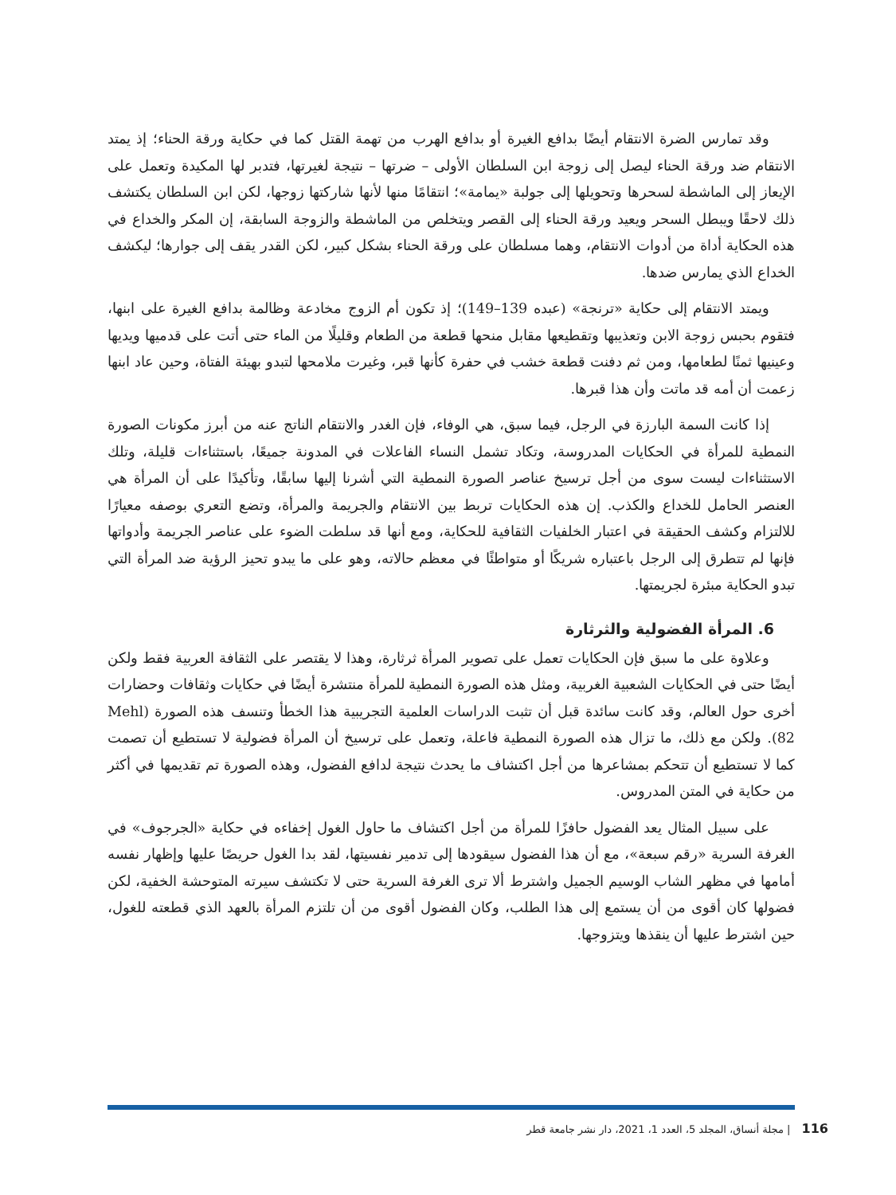وقد تمارس الضرة الانتقام أيضًا بدافع الغيرة أو بدافع الهرب من تهمة القتل كما في حكاية ورقة الحناء؛ إذ يمتد الانتقام ضد ورقة الحناء ليصل إلى زوجة ابن السلطان الأولى – ضرتها – نتيجة لغيرتها، فتدبر لها المكيدة وتعمل على الإيعاز إلى الماشطة لسحرها وتحويلها إلى جولبة «يمامة»؛ انتقامًا منها لأنها شاركتها زوجها، لكن ابن السلطان يكتشف ذلك لاحقًا ويبطل السحر ويعيد ورقة الحناء إلى القصر ويتخلص من الماشطة والزوجة السابقة، إن المكر والخداع في هذه الحكاية أداة من أدوات الانتقام، وهما مسلطان على ورقة الحناء بشكل كبير، لكن القدر يقف إلى جوارها؛ ليكشف الخداع الذي يمارس ضدها.
ويمتد الانتقام إلى حكاية «ترنجة» (عبده 139–149)؛ إذ تكون أم الزوج مخادعة وظالمة بدافع الغيرة على ابنها، فتقوم بحبس زوجة الابن وتعذيبها وتقطيعها مقابل منحها قطعة من الطعام وقليلًا من الماء حتى أتت على قدميها ويديها وعينيها ثمنًا لطعامها، ومن ثم دفنت قطعة خشب في حفرة كأنها قبر، وغيرت ملامحها لتبدو بهيئة الفتاة، وحين عاد ابنها زعمت أن أمه قد ماتت وأن هذا قبرها.
إذا كانت السمة البارزة في الرجل، فيما سبق، هي الوفاء، فإن الغدر والانتقام الناتج عنه من أبرز مكونات الصورة النمطية للمرأة في الحكايات المدروسة، وتكاد تشمل النساء الفاعلات في المدونة جميعًا، باستثناءات قليلة، وتلك الاستثناءات ليست سوى من أجل ترسيخ عناصر الصورة النمطية التي أشرنا إليها سابقًا، وتأكيدًا على أن المرأة هي العنصر الحامل للخداع والكذب. إن هذه الحكايات تربط بين الانتقام والجريمة والمرأة، وتضع التعري بوصفه معيارًا للالتزام وكشف الحقيقة في اعتبار الخلفيات الثقافية للحكاية، ومع أنها قد سلطت الضوء على عناصر الجريمة وأدواتها فإنها لم تتطرق إلى الرجل باعتباره شريكًا أو متواطئًا في معظم حالاته، وهو على ما يبدو تحيز الرؤية ضد المرأة التي تبدو الحكاية مبئرة لجريمتها.
6. المرأة الفضولية والثرثارة
وعلاوة على ما سبق فإن الحكايات تعمل على تصوير المرأة ثرثارة، وهذا لا يقتصر على الثقافة العربية فقط ولكن أيضًا حتى في الحكايات الشعبية الغربية، ومثل هذه الصورة النمطية للمرأة منتشرة أيضًا في حكايات وثقافات وحضارات أخرى حول العالم، وقد كانت سائدة قبل أن تثبت الدراسات العلمية التجريبية هذا الخطأ وتنسف هذه الصورة (Mehl 82). ولكن مع ذلك، ما تزال هذه الصورة النمطية فاعلة، وتعمل على ترسيخ أن المرأة فضولية لا تستطيع أن تصمت كما لا تستطيع أن تتحكم بمشاعرها من أجل اكتشاف ما يحدث نتيجة لدافع الفضول، وهذه الصورة تم تقديمها في أكثر من حكاية في المتن المدروس.
على سبيل المثال يعد الفضول حافزًا للمرأة من أجل اكتشاف ما حاول الغول إخفاءه في حكاية «الجرجوف» في الغرفة السرية «رقم سبعة»، مع أن هذا الفضول سيقودها إلى تدمير نفسيتها، لقد بدا الغول حريصًا عليها وإظهار نفسه أمامها في مظهر الشاب الوسيم الجميل واشترط ألا ترى الغرفة السرية حتى لا تكتشف سيرته المتوحشة الخفية، لكن فضولها كان أقوى من أن يستمع إلى هذا الطلب، وكان الفضول أقوى من أن تلتزم المرأة بالعهد الذي قطعته للغول، حين اشترط عليها أن ينقذها ويتزوجها.
116 | مجلة أنساق، المجلد 5، العدد 1، 2021، دار نشر جامعة قطر